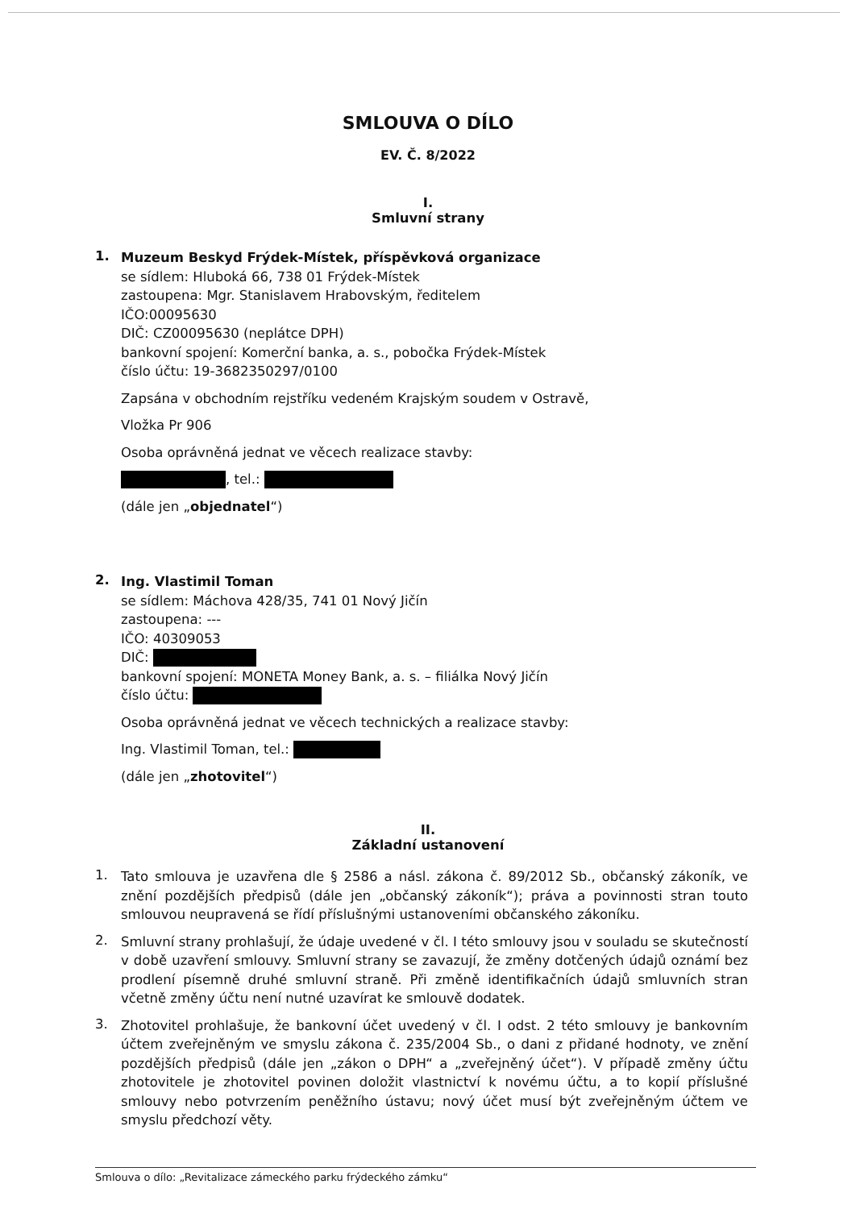SMLOUVA O DÍLO
EV. Č. 8/2022
I.
Smluvní strany
1.
Muzeum Beskyd Frýdek-Místek, příspěvková organizace
se sídlem: Hluboká 66, 738 01 Frýdek-Místek
zastoupena: Mgr. Stanislavem Hrabovským, ředitelem
IČO:00095630
DIČ: CZ00095630 (neplátce DPH)
bankovní spojení: Komerční banka, a. s., pobočka Frýdek-Místek
číslo účtu: 19-3682350297/0100
Zapsána v obchodním rejstříku vedeném Krajským soudem v Ostravě,
Vložka Pr 906
Osoba oprávněná jednat ve věcech realizace stavby:
, tel.:
(dále jen „objednatel“)
2.
Ing. Vlastimil Toman
se sídlem: Máchova 428/35, 741 01 Nový Jičín
zastoupena: ---
IČO: 40309053
DIČ:
bankovní spojení: MONETA Money Bank, a. s. – filiálka Nový Jičín
číslo účtu:
Osoba oprávněná jednat ve věcech technických a realizace stavby:
Ing. Vlastimil Toman, tel.:
(dále jen „zhotovitel“)
II.
Základní ustanovení
1.
Tato smlouva je uzavřena dle § 2586 a násl. zákona č. 89/2012 Sb., občanský zákoník, ve znění pozdějších předpisů (dále jen „občanský zákoník“); práva a povinnosti stran touto smlouvou neupravená se řídí příslušnými ustanoveními občanského zákoníku.
2.
Smluvní strany prohlašují, že údaje uvedené v čl. I této smlouvy jsou v souladu se skutečností v době uzavření smlouvy. Smluvní strany se zavazují, že změny dotčených údajů oznámí bez prodlení písemně druhé smluvní straně. Při změně identifikačních údajů smluvních stran včetně změny účtu není nutné uzavírat ke smlouvě dodatek.
3.
Zhotovitel prohlašuje, že bankovní účet uvedený v čl. I odst. 2 této smlouvy je bankovním účtem zveřejněným ve smyslu zákona č. 235/2004 Sb., o dani z přidané hodnoty, ve znění pozdějších předpisů (dále jen „zákon o DPH“ a „zveřejněný účet“). V případě změny účtu zhotovitele je zhotovitel povinen doložit vlastnictví k novému účtu, a to kopií příslušné smlouvy nebo potvrzením peněžního ústavu; nový účet musí být zveřejněným účtem ve smyslu předchozí věty.
Smlouva o dílo: „Revitalizace zámeckého parku frýdeckého zámku“